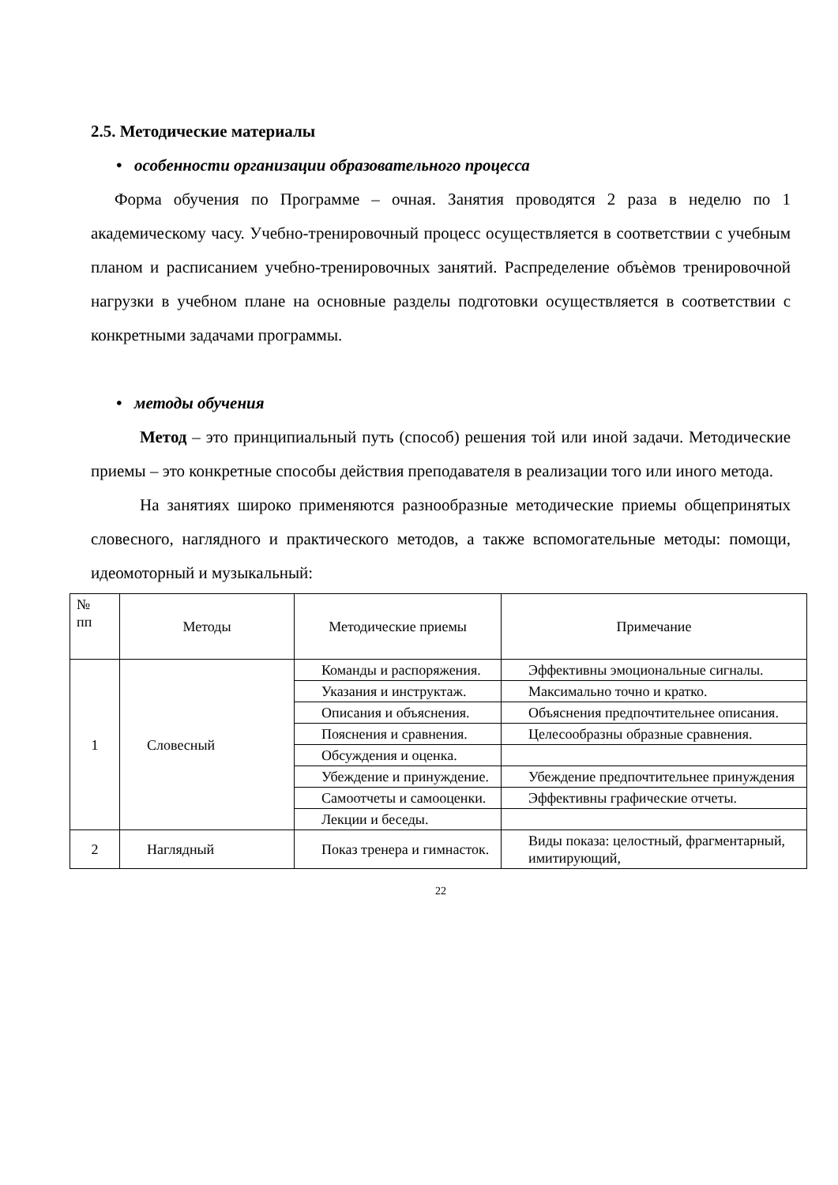2.5. Методические материалы
• особенности организации образовательного процесса
Форма обучения по Программе – очная. Занятия проводятся 2 раза в неделю по 1 академическому часу. Учебно-тренировочный процесс осуществляется в соответствии с учебным планом и расписанием учебно-тренировочных занятий. Распределение объѐмов тренировочной нагрузки в учебном плане на основные разделы подготовки осуществляется в соответствии с конкретными задачами программы.
• методы обучения
Метод – это принципиальный путь (способ) решения той или иной задачи. Методические приемы – это конкретные способы действия преподавателя в реализации того или иного метода.
На занятиях широко применяются разнообразные методические приемы общепринятых словесного, наглядного и практического методов, а также вспомогательные методы: помощи, идеомоторный и музыкальный:
| № пп | Методы | Методические приемы | Примечание |
| --- | --- | --- | --- |
| 1 | Словесный | Команды и распоряжения. | Эффективны эмоциональные сигналы. |
| | | Указания и инструктаж. | Максимально точно и кратко. |
| | | Описания и объяснения. | Объяснения предпочтительнее описания. |
| | | Пояснения и сравнения. | Целесообразны образные сравнения. |
| | | Обсуждения и оценка. | |
| | | Убеждение и принуждение. | Убеждение предпочтительнее принуждения |
| | | Самоотчеты и самооценки. | Эффективны графические отчеты. |
| | | Лекции и беседы. | |
| 2 | Наглядный | Показ тренера и гимнасток. | Виды показа: целостный, фрагментарный, имитирующий, |
22